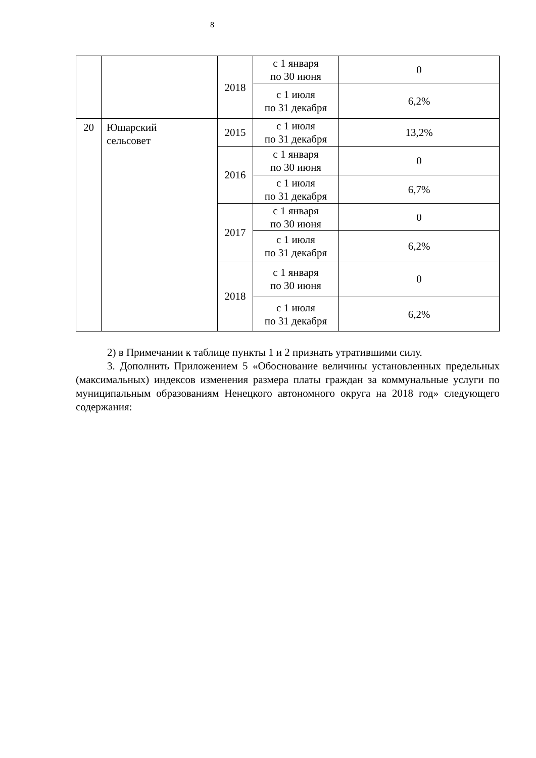8
| | | 2018 | с 1 января по 30 июня | 0 |
| | | | с 1 июля по 31 декабря | 6,2% |
| 20 | Юшарский сельсовет | 2015 | с 1 июля по 31 декабря | 13,2% |
| | | 2016 | с 1 января по 30 июня | 0 |
| | | | с 1 июля по 31 декабря | 6,7% |
| | | 2017 | с 1 января по 30 июня | 0 |
| | | | с 1 июля по 31 декабря | 6,2% |
| | | 2018 | с 1 января по 30 июня | 0 |
| | | | с 1 июля по 31 декабря | 6,2% |
2) в Примечании к таблице пункты 1 и 2 признать утратившими силу.
3. Дополнить Приложением 5 «Обоснование величины установленных предельных (максимальных) индексов изменения размера платы граждан за коммунальные услуги по муниципальным образованиям Ненецкого автономного округа на 2018 год» следующего содержания: